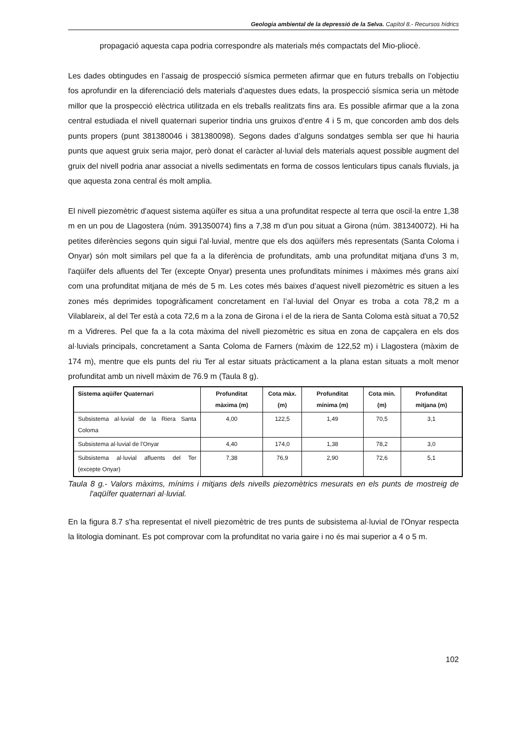Geologia ambiental de la depressió de la Selva. Capítol 8.- Recursos hídrics
propagació aquesta capa podria correspondre als materials més compactats del Mio-pliocè.
Les dades obtingudes en l’assaig de prospecció sísmica permeten afirmar que en futurs treballs on l’objectiu fos aprofundir en la diferenciació dels materials d’aquestes dues edats, la prospecció sísmica seria un mètode millor que la prospecció elèctrica utilitzada en els treballs realitzats fins ara. Es possible afirmar que a la zona central estudiada el nivell quaternari superior tindria uns gruixos d’entre 4 i 5 m, que concorden amb dos dels punts propers (punt 381380046 i 381380098). Segons dades d’alguns sondatges sembla ser que hi hauria punts que aquest gruix seria major, però donat el caràcter al·luvial dels materials aquest possible augment del gruix del nivell podria anar associat a nivells sedimentats en forma de cossos lenticulars tipus canals fluvials, ja que aquesta zona central és molt amplia.
El nivell piezomètric d'aquest sistema aqüífer es situa a una profunditat respecte al terra que oscil·la entre 1,38 m en un pou de Llagostera (núm. 391350074) fins a 7,38 m d'un pou situat a Girona (núm. 381340072). Hi ha petites diferències segons quin sigui l'al·luvial, mentre que els dos aqüífers més representats (Santa Coloma i Onyar) són molt similars pel que fa a la diferència de profunditats, amb una profunditat mitjana d'uns 3 m, l'aqüífer dels afluents del Ter (excepte Onyar) presenta unes profunditats mínimes i màximes més grans així com una profunditat mitjana de més de 5 m. Les cotes més baixes d’aquest nivell piezomètric es situen a les zones més deprimides topogràficament concretament en l’al·luvial del Onyar es troba a cota 78,2 m a Vilablareix, al del Ter està a cota 72,6 m a la zona de Girona i el de la riera de Santa Coloma està situat a 70,52 m a Vidreres. Pel que fa a la cota màxima del nivell piezomètric es situa en zona de capçalera en els dos al·luvials principals, concretament a Santa Coloma de Farners (màxim de 122,52 m) i Llagostera (màxim de 174 m), mentre que els punts del riu Ter al estar situats pràcticament a la plana estan situats a molt menor profunditat amb un nivell màxim de 76.9 m (Taula 8 g).
| Sistema aqüífer Quaternari | Profunditat màxima (m) | Cota màx. (m) | Profunditat mínima (m) | Cota min. (m) | Profunditat mitjana (m) |
| --- | --- | --- | --- | --- | --- |
| Subsistema al·luvial de la Riera Santa Coloma | 4,00 | 122,5 | 1,49 | 70,5 | 3,1 |
| Subsistema al·luvial de l'Onyar | 4,40 | 174,0 | 1,38 | 78,2 | 3,0 |
| Subsistema al·luvial afluents del Ter (excepte Onyar) | 7,38 | 76,9 | 2,90 | 72,6 | 5,1 |
Taula 8 g.- Valors màxims, mínims i mitjans dels nivells piezomètrics mesurats en els punts de mostreig de l'aqüífer quaternari al·luvial.
En la figura 8.7 s'ha representat el nivell piezomètric de tres punts de subsistema al·luvial de l'Onyar respecta la litologia dominant. Es pot comprovar com la profunditat no varia gaire i no és mai superior a 4 o 5 m.
102